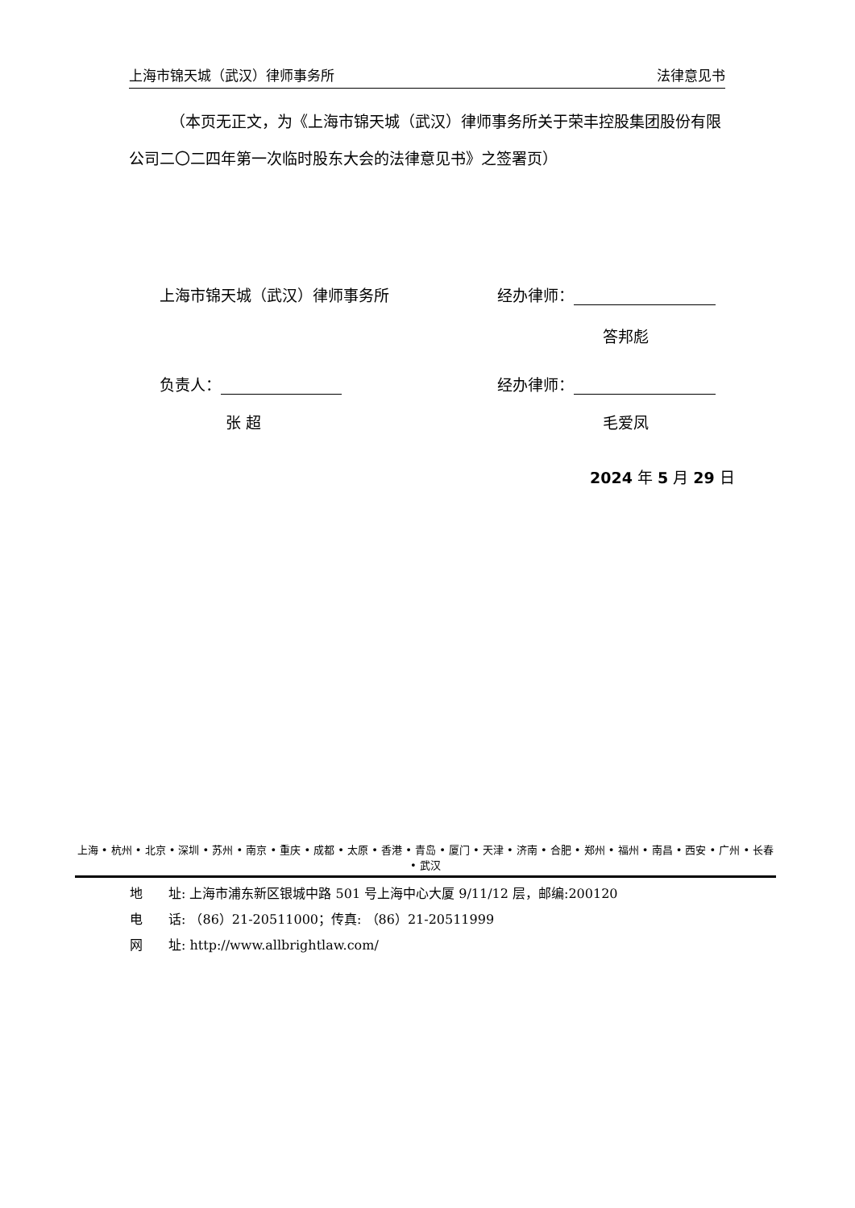上海市锦天城（武汉）律师事务所 法律意见书
（本页无正文，为《上海市锦天城（武汉）律师事务所关于荣丰控股集团股份有限公司二〇二四年第一次临时股东大会的法律意见书》之签署页）
上海市锦天城（武汉）律师事务所 经办律师：
答邦彪
负责人： 经办律师：
张 超 毛爱凤
2024 年 5 月 29 日
上海 • 杭州 • 北京 • 深圳 • 苏州 • 南京 • 重庆 • 成都 • 太原 • 香港 • 青岛 • 厦门 • 天津 • 济南 • 合肥 • 郑州 • 福州 • 南昌 • 西安 • 广州 • 长春 • 武汉
地　　址: 上海市浦东新区银城中路 501 号上海中心大厦 9/11/12 层，邮编:200120
电　　话: （86）21-20511000；传真: （86）21-20511999
网　　址: http://www.allbrightlaw.com/